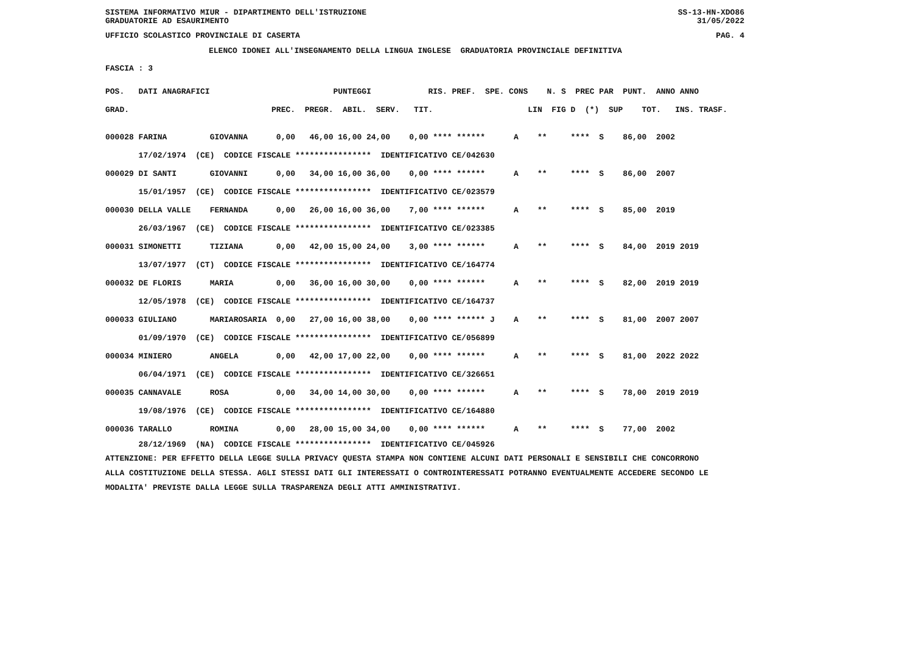SISTEMA INFORMATIVO MIUR - DIPARTIMENTO DELL'ISTRUZIONE
GRADUATORIE AD ESAURIMENTO SS-13-HN-XDO86
31/05/2022
UFFICIO SCOLASTICO PROVINCIALE DI CASERTA PAG. 4
ELENCO IDONEI ALL'INSEGNAMENTO DELLA LINGUA INGLESE GRADUATORIA PROVINCIALE DEFINITIVA
FASCIA : 3
POS. DATI ANAGRAFICI PUNTEGGI RIS. PREF. SPE. CONS N. S PREC PAR PUNT. ANNO ANNO GRAD. PREC. PREGR. ABIL. SERV. TIT. LIN FIG D (*) SUP TOT. INS. TRASF.
| 000028 FARINA GIOVANNA 0,00 46,00 16,00 24,00 0,00 **** ****** A ** **** S 86,00 2002 |
| 17/02/1974 (CE) CODICE FISCALE **************** IDENTIFICATIVO CE/042630 |
| 000029 DI SANTI GIOVANNI 0,00 34,00 16,00 36,00 0,00 **** ****** A ** **** S 86,00 2007 |
| 15/01/1957 (CE) CODICE FISCALE **************** IDENTIFICATIVO CE/023579 |
| 000030 DELLA VALLE FERNANDA 0,00 26,00 16,00 36,00 7,00 **** ****** A ** **** S 85,00 2019 |
| 26/03/1967 (CE) CODICE FISCALE **************** IDENTIFICATIVO CE/023385 |
| 000031 SIMONETTI TIZIANA 0,00 42,00 15,00 24,00 3,00 **** ****** A ** **** S 84,00 2019 2019 |
| 13/07/1977 (CT) CODICE FISCALE **************** IDENTIFICATIVO CE/164774 |
| 000032 DE FLORIS MARIA 0,00 36,00 16,00 30,00 0,00 **** ****** A ** **** S 82,00 2019 2019 |
| 12/05/1978 (CE) CODICE FISCALE **************** IDENTIFICATIVO CE/164737 |
| 000033 GIULIANO MARIAROSARIA 0,00 27,00 16,00 38,00 0,00 **** ****** J A ** **** S 81,00 2007 2007 |
| 01/09/1970 (CE) CODICE FISCALE **************** IDENTIFICATIVO CE/056899 |
| 000034 MINIERO ANGELA 0,00 42,00 17,00 22,00 0,00 **** ****** A ** **** S 81,00 2022 2022 |
| 06/04/1971 (CE) CODICE FISCALE **************** IDENTIFICATIVO CE/326651 |
| 000035 CANNAVALE ROSA 0,00 34,00 14,00 30,00 0,00 **** ****** A ** **** S 78,00 2019 2019 |
| 19/08/1976 (CE) CODICE FISCALE **************** IDENTIFICATIVO CE/164880 |
| 000036 TARALLO ROMINA 0,00 28,00 15,00 34,00 0,00 **** ****** A ** **** S 77,00 2002 |
| 28/12/1969 (NA) CODICE FISCALE **************** IDENTIFICATIVO CE/045926 |
ATTENZIONE: PER EFFETTO DELLA LEGGE SULLA PRIVACY QUESTA STAMPA NON CONTIENE ALCUNI DATI PERSONALI E SENSIBILI CHE CONCORRONO ALLA COSTITUZIONE DELLA STESSA. AGLI STESSI DATI GLI INTERESSATI O CONTROINTERESSATI POTRANNO EVENTUALMENTE ACCEDERE SECONDO LE MODALITA' PREVISTE DALLA LEGGE SULLA TRASPARENZA DEGLI ATTI AMMINISTRATIVI.